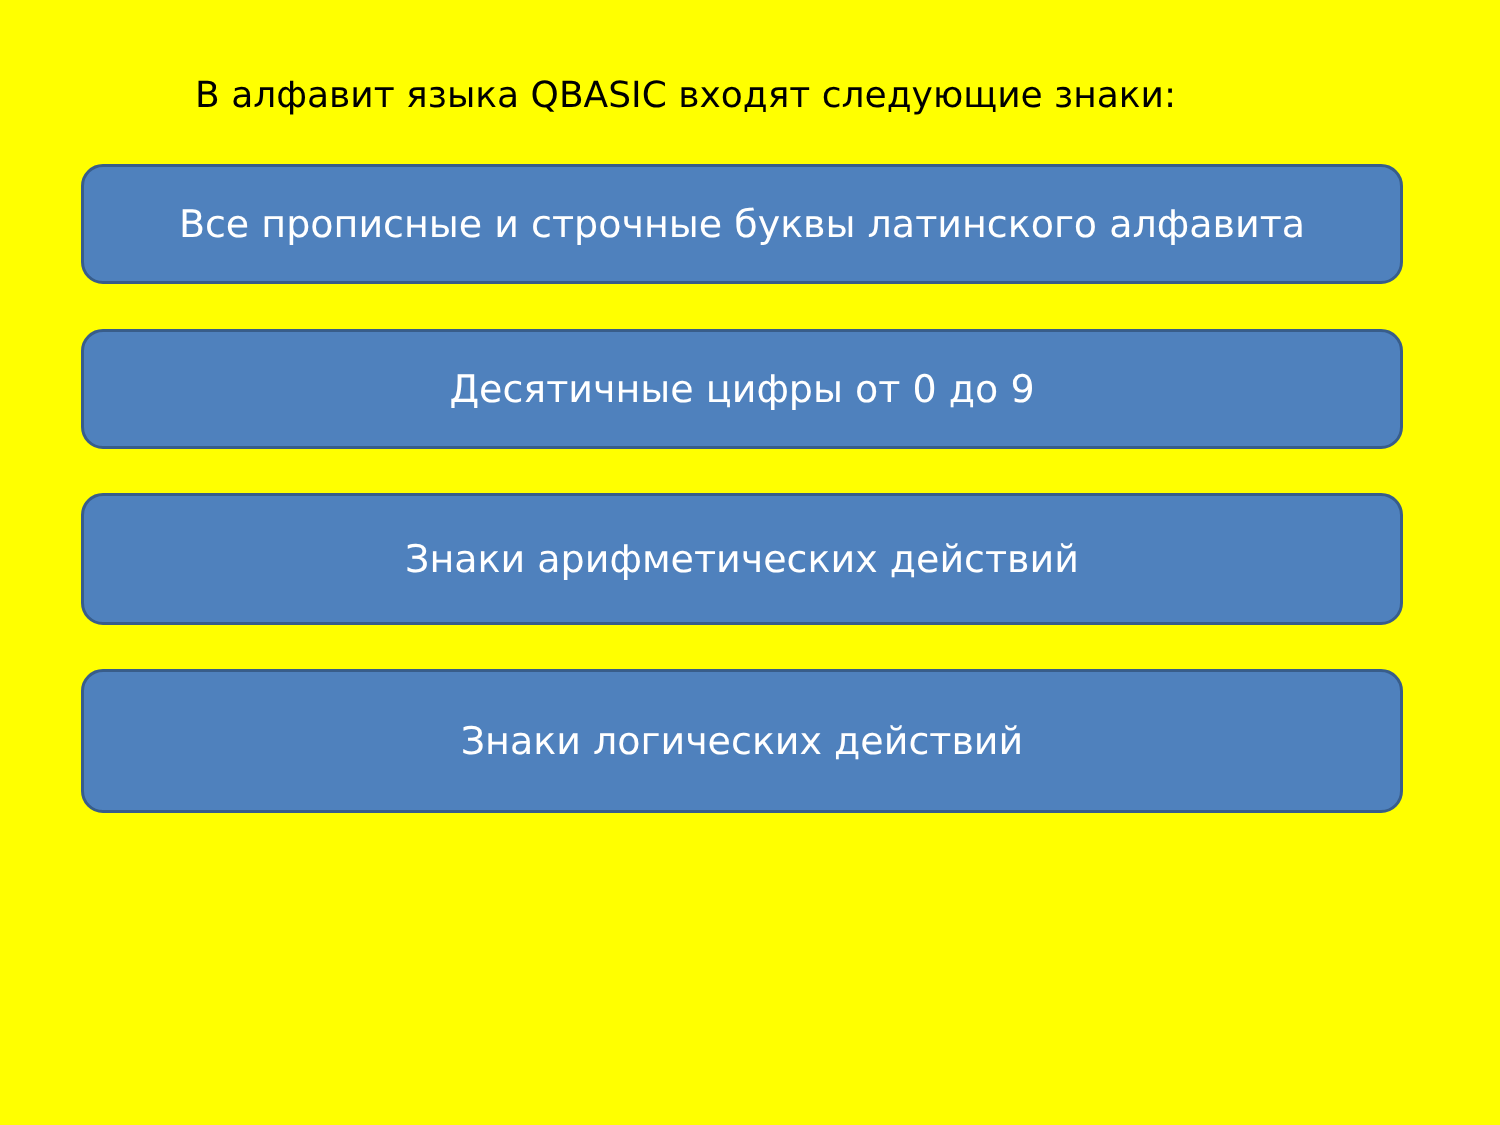В алфавит языка QBASIC входят следующие знаки:
Все прописные и строчные буквы латинского алфавита
Десятичные цифры от 0 до 9
Знаки арифметических действий
Знаки логических действий